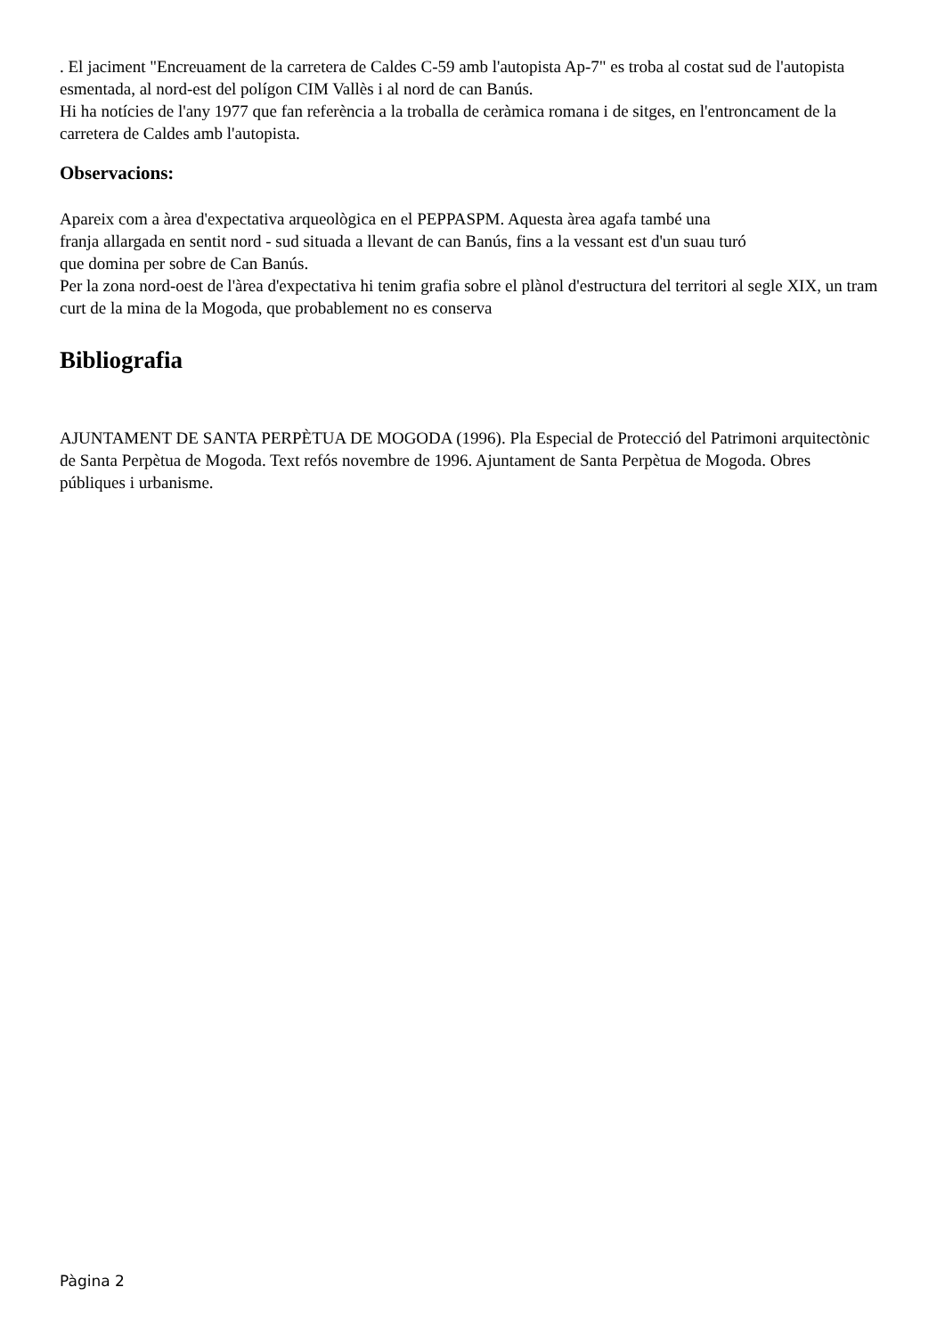. El jaciment "Encreuament de la carretera de Caldes C-59 amb l'autopista Ap-7" es troba al costat sud de l'autopista esmentada, al nord-est del polígon CIM Vallès i al nord de can Banús.
Hi ha notícies de l'any 1977 que fan referència a la troballa de ceràmica romana i de sitges, en l'entroncament de la carretera de Caldes amb l'autopista.
Observacions:
Apareix com a àrea d'expectativa arqueològica en el PEPPASPM. Aquesta àrea agafa també una
franja allargada en sentit nord - sud situada a llevant de can Banús, fins a la vessant est d'un suau turó
que domina per sobre de Can Banús.
Per la zona nord-oest de l'àrea d'expectativa hi tenim grafia sobre el plànol d'estructura del territori al segle XIX, un tram curt de la mina de la Mogoda, que probablement no es conserva
Bibliografia
AJUNTAMENT DE SANTA PERPÈTUA DE MOGODA (1996). Pla Especial de Protecció del Patrimoni arquitectònic de Santa Perpètua de Mogoda. Text refós novembre de 1996. Ajuntament de Santa Perpètua de Mogoda. Obres públiques i urbanisme.
Pàgina 2